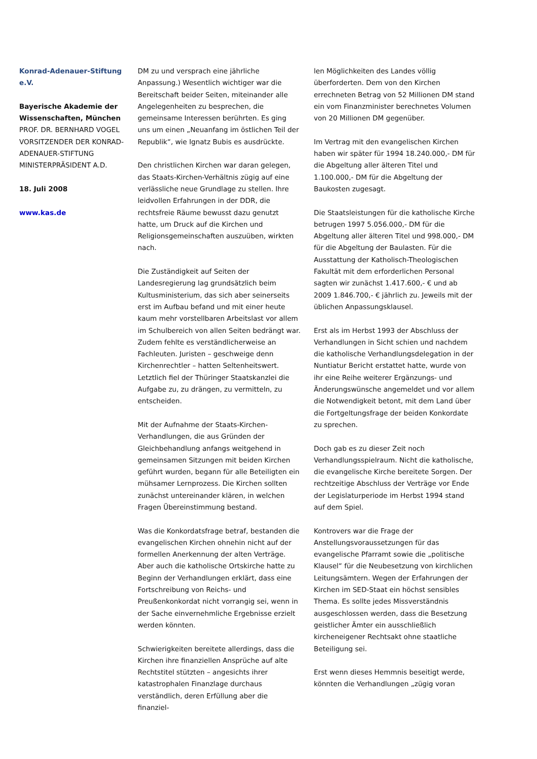Konrad-Adenauer-Stiftung e.V.
Bayerische Akademie der Wissenschaften, München
PROF. DR. BERNHARD VOGEL
VORSITZENDER DER KONRAD-ADENAUER-STIFTUNG
MINISTERPRÄSIDENT A.D.
18. Juli 2008
www.kas.de
DM zu und versprach eine jährliche Anpassung.) Wesentlich wichtiger war die Bereitschaft beider Seiten, miteinander alle Angelegenheiten zu besprechen, die gemeinsame Interessen berührten. Es ging uns um einen „Neuanfang im östlichen Teil der Republik“, wie Ignatz Bubis es ausdrückte.
Den christlichen Kirchen war daran gelegen, das Staats-Kirchen-Verhältnis zügig auf eine verlässliche neue Grundlage zu stellen. Ihre leidvollen Erfahrungen in der DDR, die rechtsfreie Räume bewusst dazu genutzt hatte, um Druck auf die Kirchen und Religionsgemeinschaften auszuüben, wirkten nach.
Die Zuständigkeit auf Seiten der Landesregierung lag grundsätzlich beim Kultusministerium, das sich aber seinerseits erst im Aufbau befand und mit einer heute kaum mehr vorstellbaren Arbeitslast vor allem im Schulbereich von allen Seiten bedrängt war. Zudem fehlte es verständlicherweise an Fachleuten. Juristen – geschweige denn Kirchenrechtler – hatten Seltenheitswert. Letztlich fiel der Thüringer Staatskanzlei die Aufgabe zu, zu drängen, zu vermitteln, zu entscheiden.
Mit der Aufnahme der Staats-Kirchen-Verhandlungen, die aus Gründen der Gleichbehandlung anfangs weitgehend in gemeinsamen Sitzungen mit beiden Kirchen geführt wurden, begann für alle Beteiligten ein mühsamer Lernprozess. Die Kirchen sollten zunächst untereinander klären, in welchen Fragen Übereinstimmung bestand.
Was die Konkordatsfrage betraf, bestanden die evangelischen Kirchen ohnehin nicht auf der formellen Anerkennung der alten Verträge. Aber auch die katholische Ortskirche hatte zu Beginn der Verhandlungen erklärt, dass eine Fortschreibung von Reichs- und Preußenkonkordat nicht vorrangig sei, wenn in der Sache einvernehmliche Ergebnisse erzielt werden könnten.
Schwierigkeiten bereitete allerdings, dass die Kirchen ihre finanziellen Ansprüche auf alte Rechtstitel stützten – angesichts ihrer katastrophalen Finanzlage durchaus verständlich, deren Erfüllung aber die finanziel-
len Möglichkeiten des Landes völlig überforderten. Dem von den Kirchen errechneten Betrag von 52 Millionen DM stand ein vom Finanzminister berechnetes Volumen von 20 Millionen DM gegenüber.
Im Vertrag mit den evangelischen Kirchen haben wir später für 1994 18.240.000,- DM für die Abgeltung aller älteren Titel und 1.100.000,- DM für die Abgeltung der Baukosten zugesagt.
Die Staatsleistungen für die katholische Kirche betrugen 1997 5.056.000,- DM für die Abgeltung aller älteren Titel und 998.000,- DM für die Abgeltung der Baulasten. Für die Ausstattung der Katholisch-Theologischen Fakultät mit dem erforderlichen Personal sagten wir zunächst 1.417.600,- € und ab 2009 1.846.700,- € jährlich zu. Jeweils mit der üblichen Anpassungsklausel.
Erst als im Herbst 1993 der Abschluss der Verhandlungen in Sicht schien und nachdem die katholische Verhandlungsdelegation in der Nuntiatur Bericht erstattet hatte, wurde von ihr eine Reihe weiterer Ergänzungs- und Änderungswünsche angemeldet und vor allem die Notwendigkeit betont, mit dem Land über die Fortgeltungsfrage der beiden Konkordate zu sprechen.
Doch gab es zu dieser Zeit noch Verhandlungsspielraum. Nicht die katholische, die evangelische Kirche bereitete Sorgen. Der rechtzeitige Abschluss der Verträge vor Ende der Legislaturperiode im Herbst 1994 stand auf dem Spiel.
Kontrovers war die Frage der Anstellungsvoraussetzungen für das evangelische Pfarramt sowie die „politische Klausel“ für die Neubesetzung von kirchlichen Leitungsämtern. Wegen der Erfahrungen der Kirchen im SED-Staat ein höchst sensibles Thema. Es sollte jedes Missverständnis ausgeschlossen werden, dass die Besetzung geistlicher Ämter ein ausschließlich kircheneigener Rechtsakt ohne staatliche Beteiligung sei.
Erst wenn dieses Hemmnis beseitigt werde, könnten die Verhandlungen „zügig voran